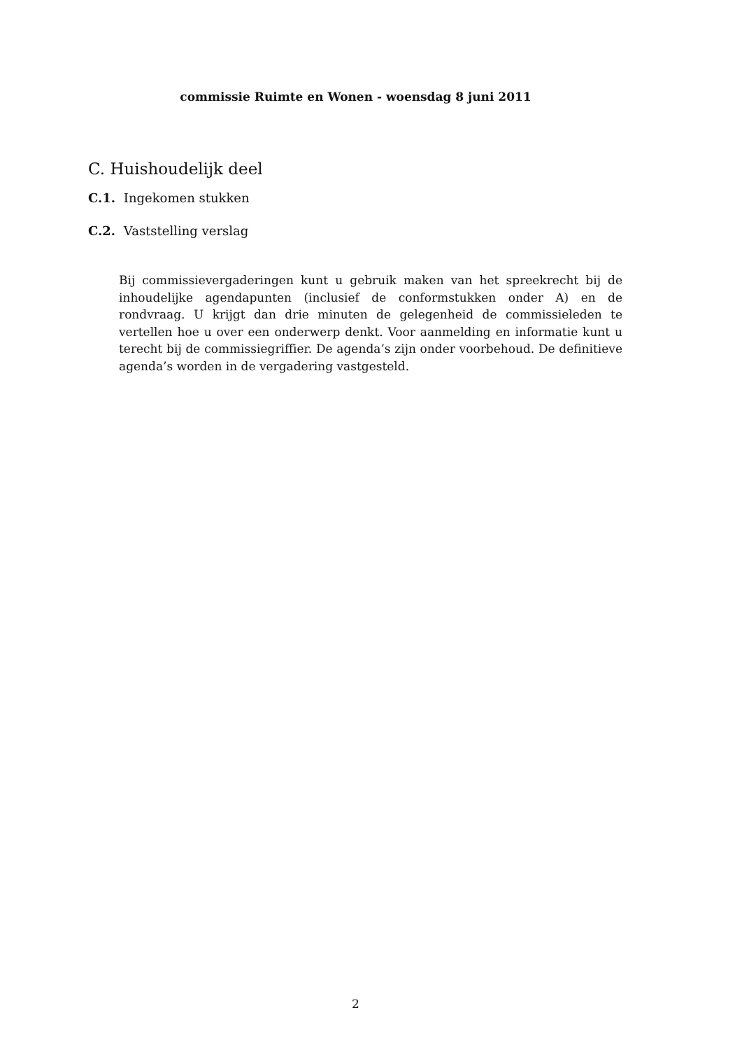commissie Ruimte en Wonen - woensdag 8 juni 2011
C. Huishoudelijk deel
C.1. Ingekomen stukken
C.2. Vaststelling verslag
Bij commissievergaderingen kunt u gebruik maken van het spreekrecht bij de inhoudelijke agendapunten (inclusief de conformstukken onder A) en de rondvraag. U krijgt dan drie minuten de gelegenheid de commissieleden te vertellen hoe u over een onderwerp denkt. Voor aanmelding en informatie kunt u terecht bij de commissiegriffier. De agenda’s zijn onder voorbehoud. De definitieve agenda’s worden in de vergadering vastgesteld.
2